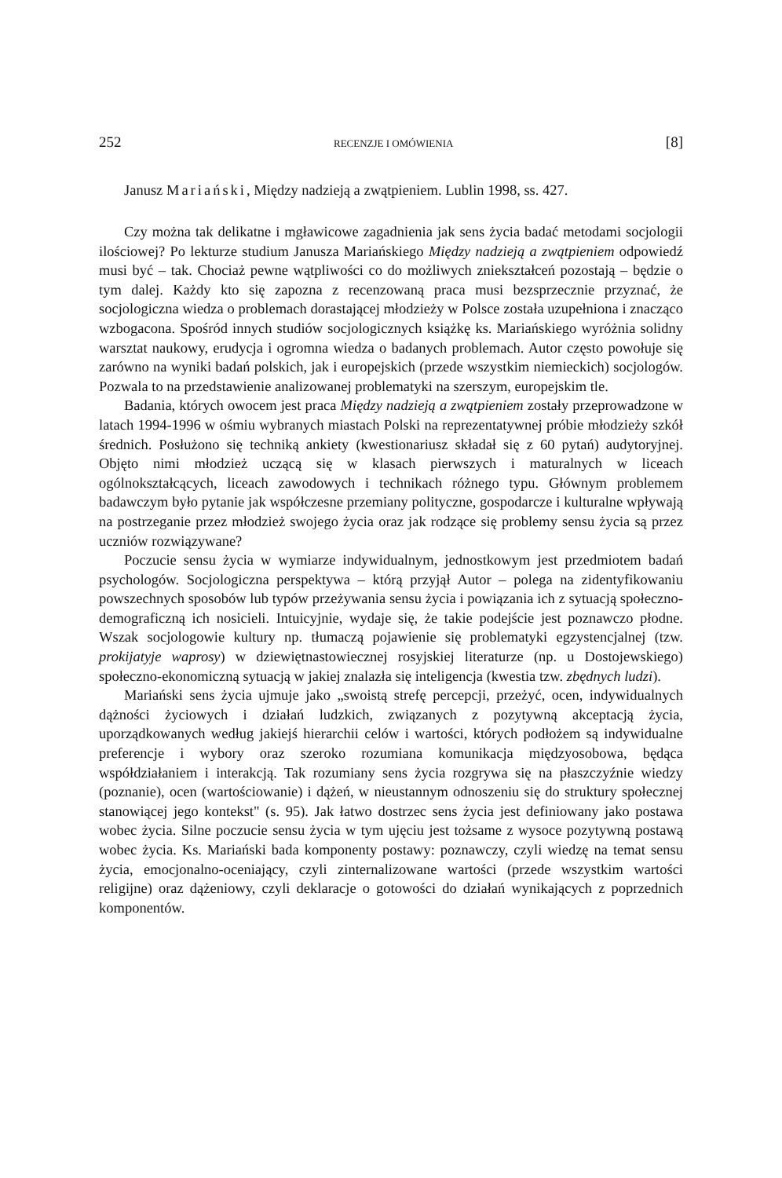252 RECENZJE I OMÓWIENIA [8]
Janusz Mariański, Między nadzieją a zwątpieniem. Lublin 1998, ss. 427.
Czy można tak delikatne i mgławicowe zagadnienia jak sens życia badać metodami socjologii ilościowej? Po lekturze studium Janusza Mariańskiego Między nadzieją a zwątpieniem odpowiedź musi być – tak. Chociaż pewne wątpliwości co do możliwych zniekształceń pozostają – będzie o tym dalej. Każdy kto się zapozna z recenzowaną praca musi bezsprzecznie przyznać, że socjologiczna wiedza o problemach dorastającej młodzieży w Polsce została uzupełniona i znacząco wzbogacona. Spośród innych studiów socjologicznych książkę ks. Mariańskiego wyróżnia solidny warsztat naukowy, erudycja i ogromna wiedza o badanych problemach. Autor często powołuje się zarówno na wyniki badań polskich, jak i europejskich (przede wszystkim niemieckich) socjologów. Pozwala to na przedstawienie analizowanej problematyki na szerszym, europejskim tle.
Badania, których owocem jest praca Między nadzieją a zwątpieniem zostały przeprowadzone w latach 1994-1996 w ośmiu wybranych miastach Polski na reprezentatywnej próbie młodzieży szkół średnich. Posłużono się techniką ankiety (kwestionariusz składał się z 60 pytań) audytoryjnej. Objęto nimi młodzież uczącą się w klasach pierwszych i maturalnych w liceach ogólnokształcących, liceach zawodowych i technikach różnego typu. Głównym problemem badawczym było pytanie jak współczesne przemiany polityczne, gospodarcze i kulturalne wpływają na postrzeganie przez młodzież swojego życia oraz jak rodzące się problemy sensu życia są przez uczniów rozwiązywane?
Poczucie sensu życia w wymiarze indywidualnym, jednostkowym jest przedmiotem badań psychologów. Socjologiczna perspektywa – którą przyjął Autor – polega na zidentyfikowaniu powszechnych sposobów lub typów przeżywania sensu życia i powiązania ich z sytuacją społeczno-demograficzną ich nosicieli. Intuicyjnie, wydaje się, że takie podejście jest poznawczo płodne. Wszak socjologowie kultury np. tłumaczą pojawienie się problematyki egzystencjalnej (tzw. prokijatyje waprosy) w dziewiętnastowiecznej rosyjskiej literaturze (np. u Dostojewskiego) społeczno-ekonomiczną sytuacją w jakiej znalazła się inteligencja (kwestia tzw. zbędnych ludzi).
Mariański sens życia ujmuje jako „swoistą strefę percepcji, przeżyć, ocen, indywidualnych dążności życiowych i działań ludzkich, związanych z pozytywną akceptacją życia, uporządkowanych według jakiejś hierarchii celów i wartości, których podłożem są indywidualne preferencje i wybory oraz szeroko rozumiana komunikacja międzyosobowa, będąca współdziałaniem i interakcją. Tak rozumiany sens życia rozgrywa się na płaszczyźnie wiedzy (poznanie), ocen (wartościowanie) i dążeń, w nieustannym odnoszeniu się do struktury społecznej stanowiącej jego kontekst" (s. 95). Jak łatwo dostrzec sens życia jest definiowany jako postawa wobec życia. Silne poczucie sensu życia w tym ujęciu jest tożsame z wysoce pozytywną postawą wobec życia. Ks. Mariański bada komponenty postawy: poznawczy, czyli wiedzę na temat sensu życia, emocjonalno-oceniający, czyli zinternalizowane wartości (przede wszystkim wartości religijne) oraz dążeniowy, czyli deklaracje o gotowości do działań wynikających z poprzednich komponentów.